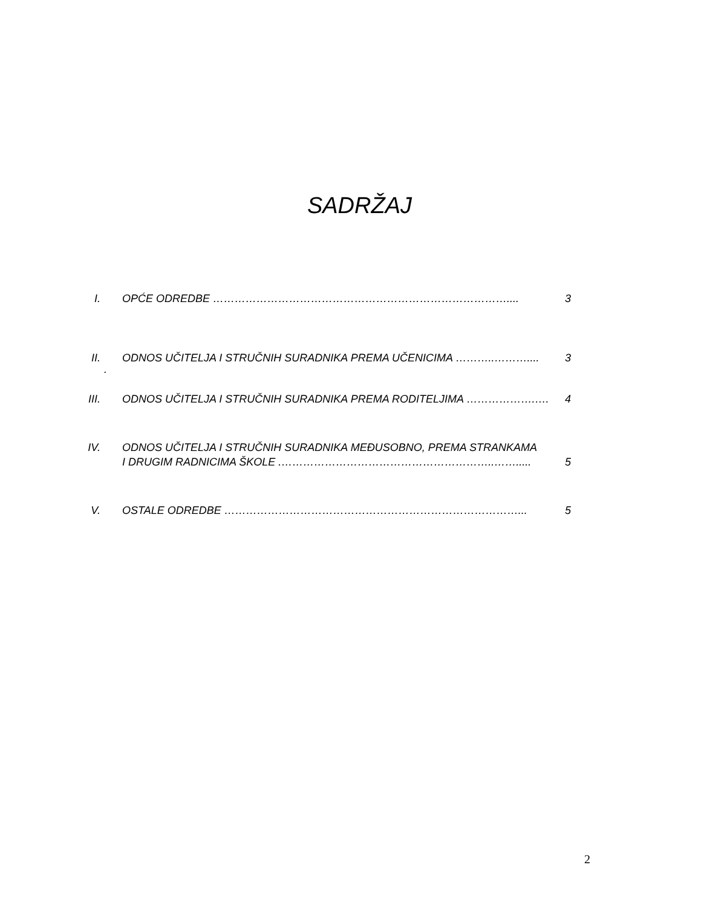SADRŽAJ
I. OPĆE ODREDBE ……………………………………………………………………….... 3
II. ODNOS UČITELJA I STRUČNIH SURADNIKA PREMA UČENICIMA ………..……….... 3
.
III. ODNOS UČITELJA I STRUČNIH SURADNIKA PREMA RODITELJIMA ……………….…. 4
IV. ODNOS UČITELJA I STRUČNIH SURADNIKA MEĐUSOBNO, PREMA STRANKAMA
I DRUGIM RADNICIMA ŠKOLE .…………………………………………………..……..... 5
V. OSTALE ODREDBE ………………………………………………………………………... 5
2